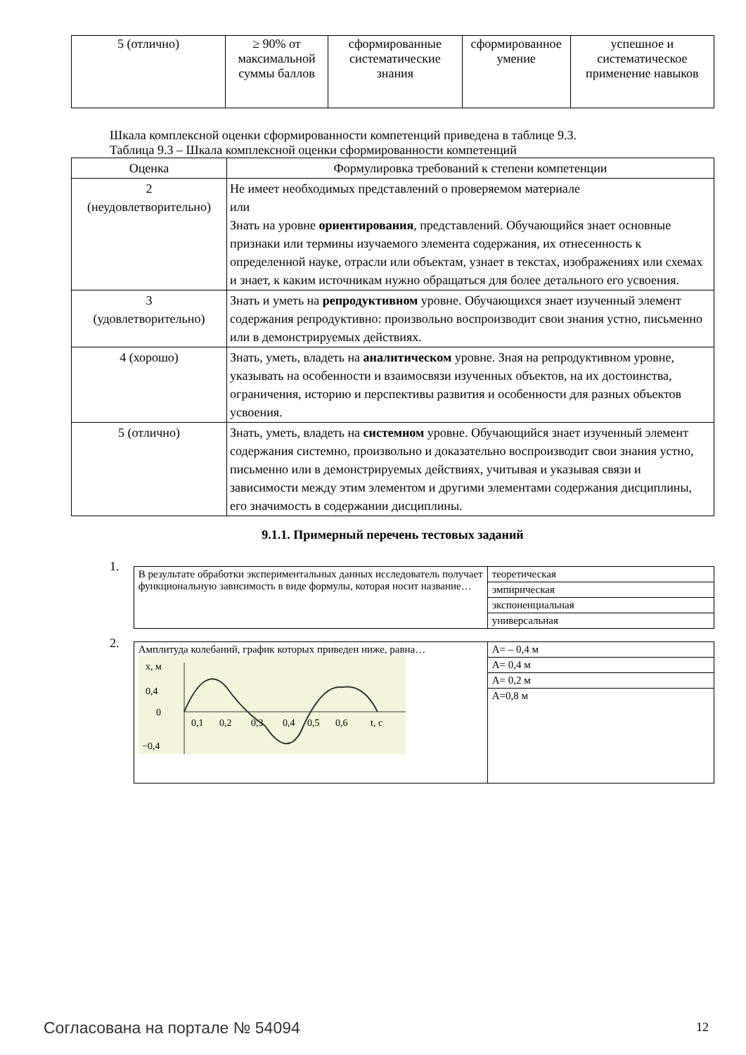| 5 (отлично) | ≥ 90% от максимальной суммы баллов | сформированные систематические знания | сформированное умение | успешное и систематическое применение навыков |
Шкала комплексной оценки сформированности компетенций приведена в таблице 9.3.
Таблица 9.3 – Шкала комплексной оценки сформированности компетенций
| Оценка | Формулировка требований к степени компетенции |
| --- | --- |
| 2 (неудовлетворительно) | Не имеет необходимых представлений о проверяемом материале или Знать на уровне ориентирования , представлений. Обучающийся знает основные признаки или термины изучаемого элемента содержания, их отнесенность к определенной науке, отрасли или объектам, узнает в текстах, изображениях или схемах и знает, к каким источникам нужно обращаться для более детального его усвоения. |
| 3 (удовлетворительно) | Знать и уметь на репродуктивном уровне. Обучающихся знает изученный элемент содержания репродуктивно: произвольно воспроизводит свои знания устно, письменно или в демонстрируемых действиях. |
| 4 (хорошо) | Знать, уметь, владеть на аналитическом уровне. Зная на репродуктивном уровне, указывать на особенности и взаимосвязи изученных объектов, на их достоинства, ограничения, историю и перспективы развития и особенности для разных объектов усвоения. |
| 5 (отлично) | Знать, уметь, владеть на системном уровне. Обучающийся знает изученный элемент содержания системно, произвольно и доказательно воспроизводит свои знания устно, письменно или в демонстрируемых действиях, учитывая и указывая связи и зависимости между этим элементом и другими элементами содержания дисциплины, его значимость в содержании дисциплины. |
9.1.1. Примерный перечень тестовых заданий
1.
| В результате обработки экспериментальных данных исследователь получает функциональную зависимость в виде формулы, которая носит название… | теоретическая |
| | эмпирическая |
| | экспоненциальная |
| | универсальная |
2.
| Амплитуда колебаний, график которых приведен ниже, равна… x, м 0,4 0 −0,4 0,1 0,2 0,3 0,4 0,5 0,6 t, с | А= – 0,4 м |
| | А= 0,4 м |
| | А= 0,2 м |
| | А=0,8 м |
Согласована на портале № 54094 12